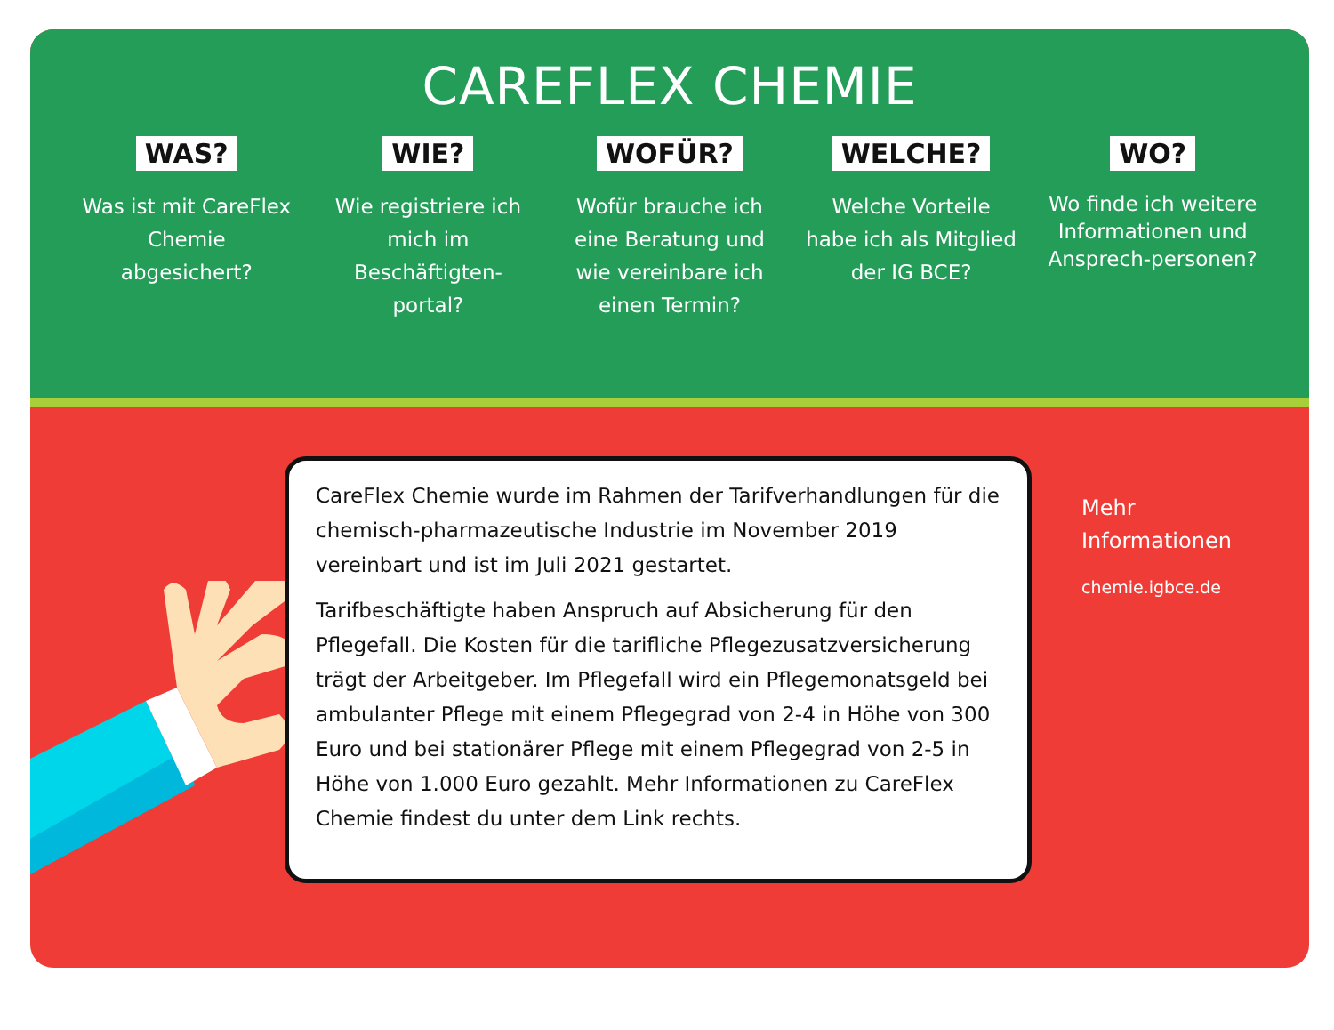CAREFLEX CHEMIE
WAS?
Was ist mit CareFlex Chemie abgesichert?
WIE?
Wie registriere ich mich im Beschäftigten-portal?
WOFÜR?
Wofür brauche ich eine Beratung und wie vereinbare ich einen Termin?
WELCHE?
Welche Vorteile habe ich als Mitglied der IG BCE?
WO?
Wo finde ich weitere Informationen und Ansprech-personen?
CareFlex Chemie wurde im Rahmen der Tarifverhandlungen für die chemisch-pharmazeutische Industrie im November 2019 vereinbart und ist im Juli 2021 gestartet.
Tarifbeschäftigte haben Anspruch auf Absicherung für den Pflegefall. Die Kosten für die tarifliche Pflegezusatzversicherung trägt der Arbeitgeber. Im Pflegefall wird ein Pflegemonatsgeld bei ambulanter Pflege mit einem Pflegegrad von 2-4 in Höhe von 300 Euro und bei stationärer Pflege mit einem Pflegegrad von 2-5 in Höhe von 1.000 Euro gezahlt. Mehr Informationen zu CareFlex Chemie findest du unter dem Link rechts.
Mehr
Informationen
chemie.igbce.de